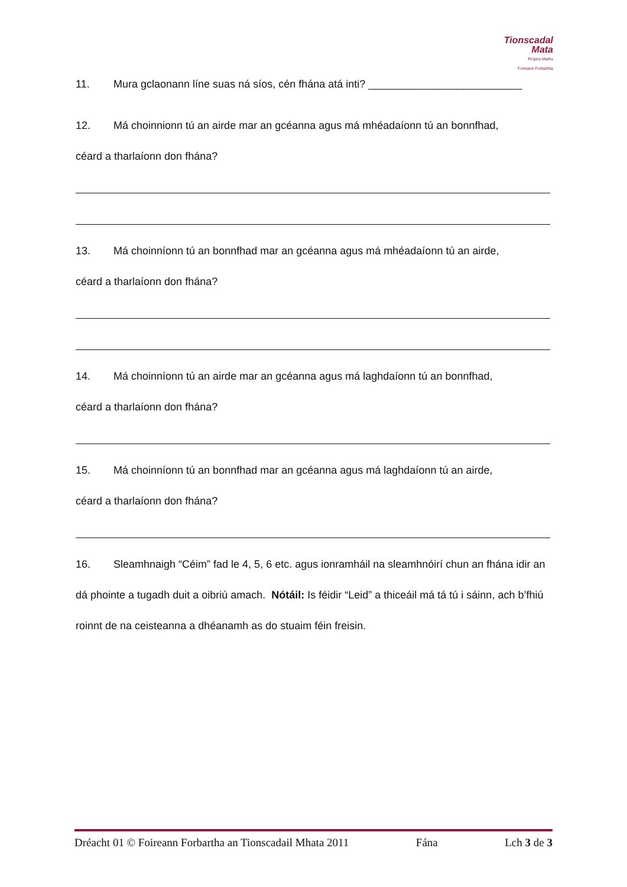Tionscadal
Mata
Project Maths
Foireann Forbartha
11. Mura gclaonann líne suas ná síos, cén fhána atá inti? __________________________
12. Má choinnionn tú an airde mar an gcéanna agus má mhéadaíonn tú an bonnfhad,
céard a tharlaíonn don fhána?
13. Má choinníonn tú an bonnfhad mar an gcéanna agus má mhéadaíonn tú an airde,
céard a tharlaíonn don fhána?
14. Má choinníonn tú an airde mar an gcéanna agus má laghdaíonn tú an bonnfhad,
céard a tharlaíonn don fhána?
15. Má choinníonn tú an bonnfhad mar an gcéanna agus má laghdaíonn tú an airde,
céard a tharlaíonn don fhána?
16. Sleamhnaigh “Céim” fad le 4, 5, 6 etc. agus ionramháil na sleamhnóirí chun an fhána idir an dá phointe a tugadh duit a oibriú amach. Nótáil: Is féidir “Leid” a thiceáil má tá tú i sáinn, ach b’fhiú roinnt de na ceisteanna a dhéanamh as do stuaim féin freisin.
Dréacht 01 © Foireann Forbartha an Tionscadail Mhata 2011 Fána Lch 3 de 3